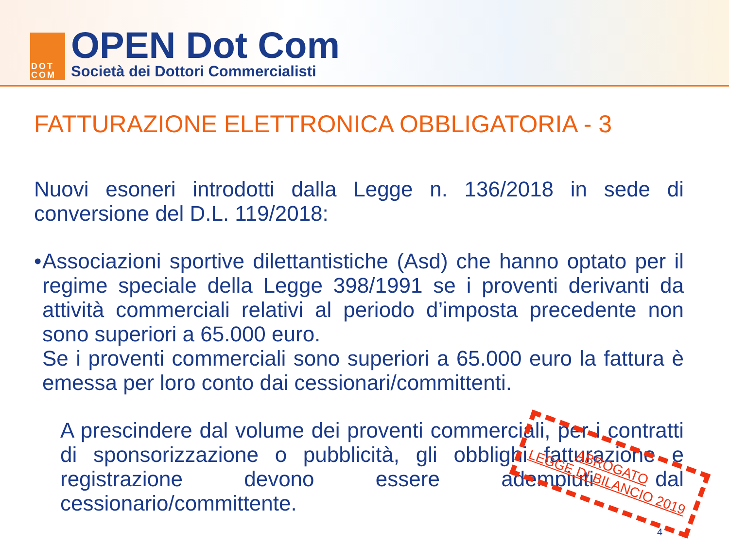DOT
COM
OPEN Dot Com
Società dei Dottori Commercialisti
FATTURAZIONE ELETTRONICA OBBLIGATORIA - 3
Nuovi esoneri introdotti dalla Legge n. 136/2018 in sede di conversione del D.L. 119/2018:
• Associazioni sportive dilettantistiche (Asd) che hanno optato per il regime speciale della Legge 398/1991 se i proventi derivanti da attività commerciali relativi al periodo d’imposta precedente non sono superiori a 65.000 euro.
Se i proventi commerciali sono superiori a 65.000 euro la fattura è emessa per loro conto dai cessionari/committenti.
A prescindere dal volume dei proventi commerciali, per i contratti di sponsorizzazione o pubblicità, gli obblighi fatturazione e registrazione devono essere adempiuti dal cessionario/committente.
ABROGATO
LEGGE DI BILANCIO 2019
4